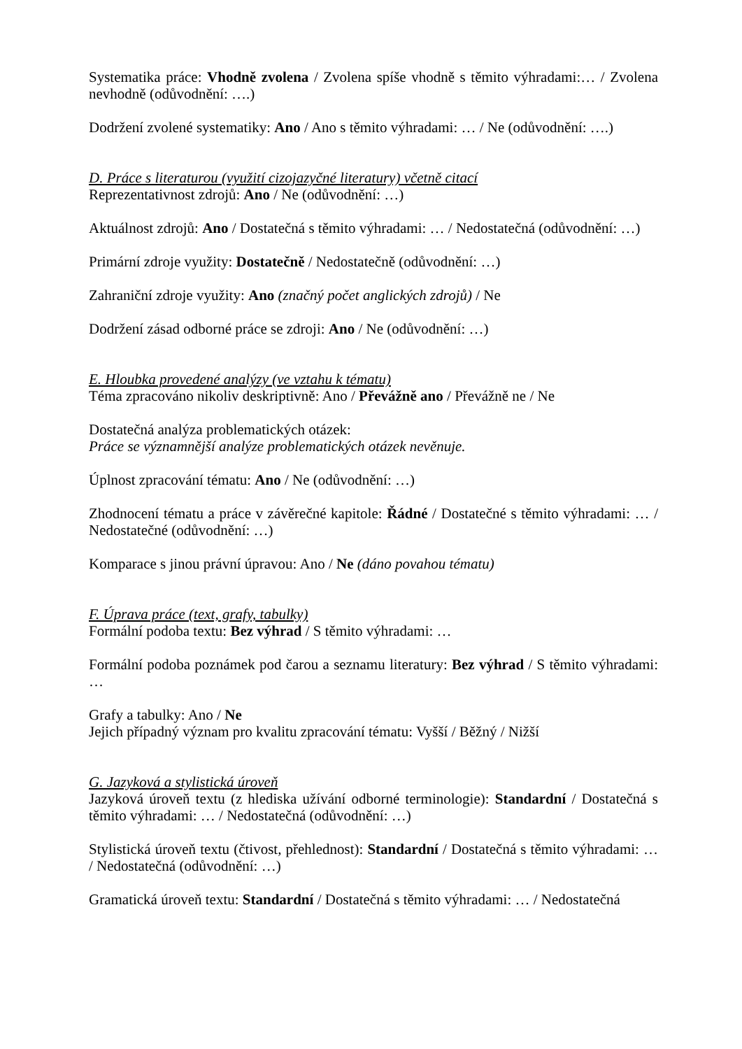Systematika práce: Vhodně zvolena / Zvolena spíše vhodně s těmito výhradami:… / Zvolena nevhodně (odůvodnění: ….)
Dodržení zvolené systematiky: Ano / Ano s těmito výhradami: … / Ne (odůvodnění: ….)
D. Práce s literaturou (využití cizojazyčné literatury) včetně citací
Reprezentativnost zdrojů: Ano / Ne (odůvodnění: …)
Aktuálnost zdrojů: Ano / Dostatečná s těmito výhradami: … / Nedostatečná (odůvodnění: …)
Primární zdroje využity: Dostatečně / Nedostatečně (odůvodnění: …)
Zahraniční zdroje využity: Ano (značný počet anglických zdrojů) / Ne
Dodržení zásad odborné práce se zdroji: Ano / Ne (odůvodnění: …)
E. Hloubka provedené analýzy (ve vztahu k tématu)
Téma zpracováno nikoliv deskriptivně: Ano / Převážně ano / Převážně ne / Ne
Dostatečná analýza problematických otázek:
Práce se významnější analýze problematických otázek nevěnuje.
Úplnost zpracování tématu: Ano / Ne (odůvodnění: …)
Zhodnocení tématu a práce v závěrečné kapitole: Řádné / Dostatečné s těmito výhradami: … / Nedostatečné (odůvodnění: …)
Komparace s jinou právní úpravou: Ano / Ne (dáno povahou tématu)
F. Úprava práce (text, grafy, tabulky)
Formální podoba textu: Bez výhrad / S těmito výhradami: …
Formální podoba poznámek pod čarou a seznamu literatury: Bez výhrad / S těmito výhradami: …
Grafy a tabulky: Ano / Ne
Jejich případný význam pro kvalitu zpracování tématu: Vyšší / Běžný / Nižší
G. Jazyková a stylistická úroveň
Jazyková úroveň textu (z hlediska užívání odborné terminologie): Standardní / Dostatečná s těmito výhradami: … / Nedostatečná (odůvodnění: …)
Stylistická úroveň textu (čtivost, přehlednost): Standardní / Dostatečná s těmito výhradami: … / Nedostatečná (odůvodnění: …)
Gramatická úroveň textu: Standardní / Dostatečná s těmito výhradami: … / Nedostatečná